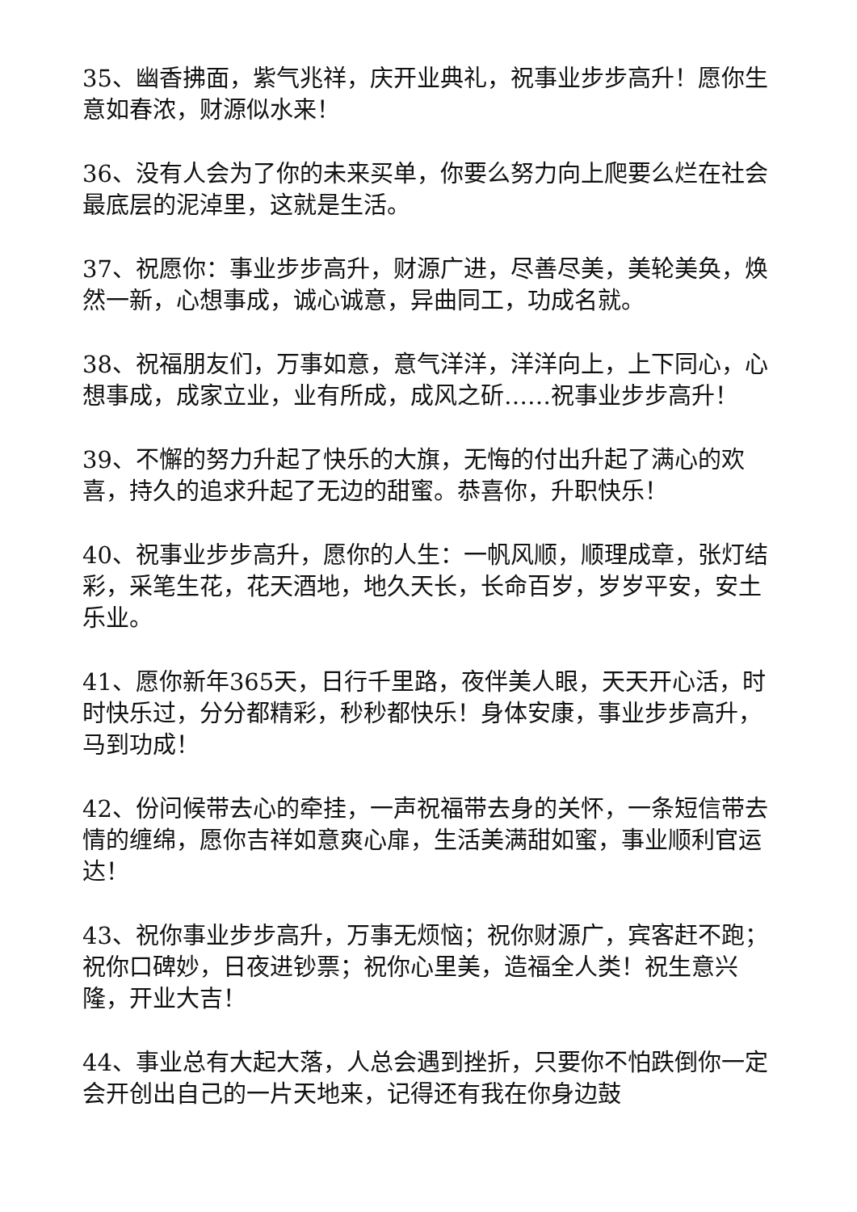35、幽香拂面，紫气兆祥，庆开业典礼，祝事业步步高升！愿你生意如春浓，财源似水来！
36、没有人会为了你的未来买单，你要么努力向上爬要么烂在社会最底层的泥淖里，这就是生活。
37、祝愿你：事业步步高升，财源广进，尽善尽美，美轮美奂，焕然一新，心想事成，诚心诚意，异曲同工，功成名就。
38、祝福朋友们，万事如意，意气洋洋，洋洋向上，上下同心，心想事成，成家立业，业有所成，成风之斫……祝事业步步高升！
39、不懈的努力升起了快乐的大旗，无悔的付出升起了满心的欢喜，持久的追求升起了无边的甜蜜。恭喜你，升职快乐！
40、祝事业步步高升，愿你的人生：一帆风顺，顺理成章，张灯结彩，采笔生花，花天酒地，地久天长，长命百岁，岁岁平安，安土乐业。
41、愿你新年365天，日行千里路，夜伴美人眼，天天开心活，时时快乐过，分分都精彩，秒秒都快乐！身体安康，事业步步高升，马到功成！
42、份问候带去心的牵挂，一声祝福带去身的关怀，一条短信带去情的缠绵，愿你吉祥如意爽心扉，生活美满甜如蜜，事业顺利官运达！
43、祝你事业步步高升，万事无烦恼；祝你财源广，宾客赶不跑；祝你口碑妙，日夜进钞票；祝你心里美，造福全人类！祝生意兴隆，开业大吉！
44、事业总有大起大落，人总会遇到挫折，只要你不怕跌倒你一定会开创出自己的一片天地来，记得还有我在你身边鼓